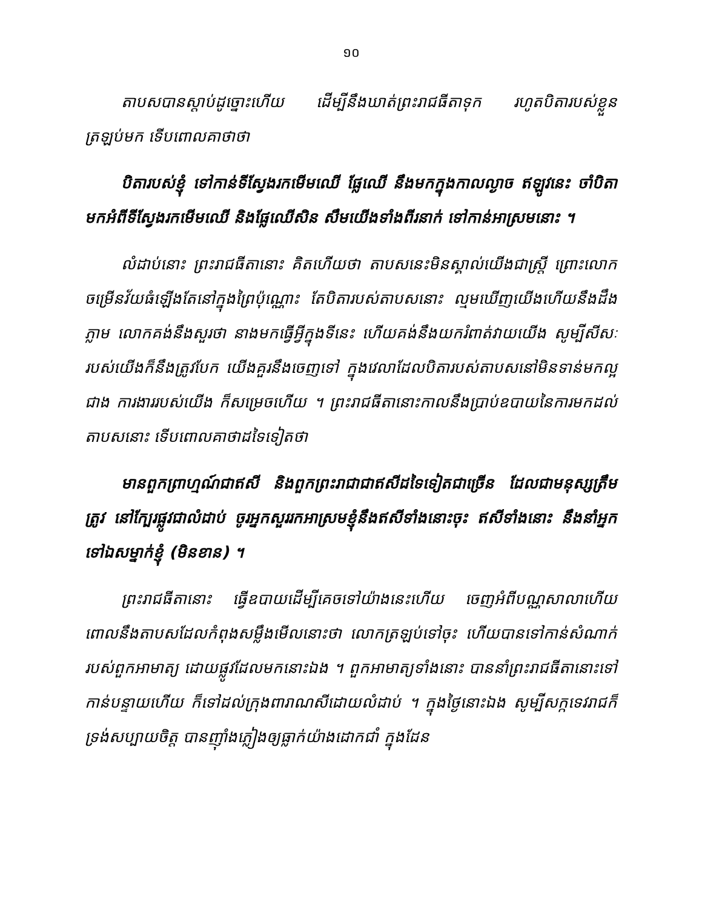១០
តាបសបានស្តាប់ដូច្នោះហើយ ដើម្បីនឹងឃាត់ព្រះរាជធីតាទុក រហូតបិតារបស់ខ្លួនត្រឡប់មក ទើបពោលគាថាថា
បិតារបស់ខ្ញុំ ទៅកាន់ទីស្វែងរកមើមឈើ ផ្លែឈើ នឹងមកក្នុងកាលល្ងាច ឥឡូវនេះ ចាំបិតា មកអំពីទីស្វែងរកមើមឈើ និងផ្លែឈើសិន សឹមយើងទាំងពីរនាក់ ទៅកាន់អាស្រមនោះ ។
លំដាប់នោះ ព្រះរាជធីតានោះ គិតហើយថា តាបសនេះមិនស្គាល់យើងជាស្ត្រី ព្រោះលោកចម្រើនវ័យធំឡើងតែនៅក្នុងព្រៃប៉ុណ្ណោះ តែបិតារបស់តាបសនោះ ល្មមឃើញយើងហើយនឹងដឹងភ្លាម លោកគង់នឹងសួរថា នាងមកធ្វើអ្វីក្នុងទីនេះ ហើយគង់នឹងយករំពាត់វាយយើង សូម្បីសីសៈរបស់យើងក៏នឹងត្រូវបែក យើងគួរនឹងចេញទៅ ក្នុងវេលាដែលបិតារបស់តាបសនៅមិនទាន់មកល្អជាង ការងាររបស់យើង ក៏សម្រេចហើយ ។ ព្រះរាជធីតានោះកាលនឹងប្រាប់ឧបាយនៃការមកដល់តាបសនោះ ទើបពោលគាថាដទៃទៀតថា
មានពួកព្រាហ្មណ៍ជាឥសី និងពួកព្រះរាជាជាឥសីដទៃទៀតជាច្រើន ដែលជាមនុស្សត្រឹមត្រូវ នៅក្បែរផ្លូវជាលំដាប់ ចូរអ្នកសួររកអាស្រមខ្ញុំនឹងឥសីទាំងនោះចុះ ឥសីទាំងនោះ នឹងនាំអ្នកទៅឯសម្នាក់ខ្ញុំ (មិនខាន) ។
ព្រះរាជធីតានោះ ធ្វើឧបាយដើម្បីគេចទៅយ៉ាងនេះហើយ ចេញអំពីបណ្ណសាលាហើយ ពោលនឹងតាបសដែលកំពុងសម្លឹងមើលនោះថា លោកត្រឡប់ទៅចុះ ហើយបានទៅកាន់សំណាក់របស់ពួកអាមាត្យ ដោយផ្លូវដែលមកនោះឯង ។ ពួកអាមាត្យទាំងនោះ បាននាំព្រះរាជធីតានោះទៅកាន់បន្ទាយហើយ ក៏ទៅដល់ក្រុងពារាណសីដោយលំដាប់ ។ ក្នុងថ្ងៃនោះឯង សូម្បីសក្កទេវរាជក៏ទ្រង់សប្បាយចិត្ត បានញ៉ាំងភ្លៀងឲ្យធ្លាក់យ៉ាងដោកជាំ ក្នុងដែន